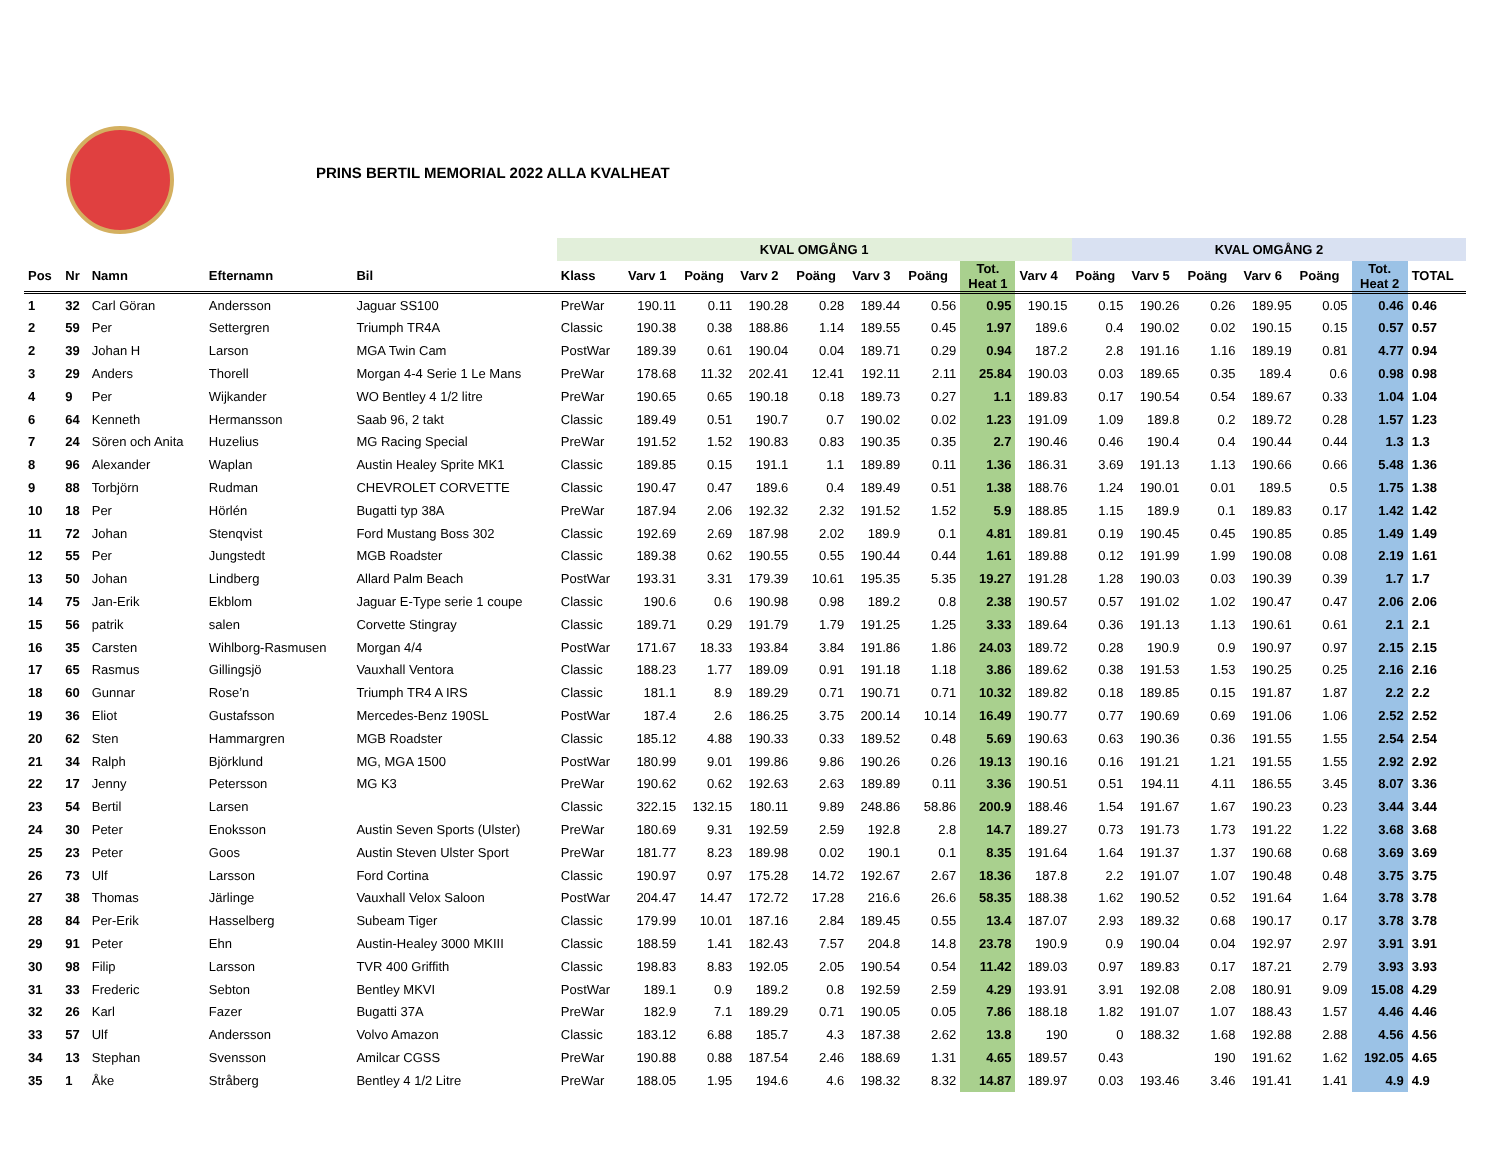PRINS BERTIL MEMORIAL 2022 ALLA KVALHEAT
| | | | | | KVAL OMGÅNG 1 | | | | | | | | | KVAL OMGÅNG 2 | | | | | | | |
| --- | --- | --- | --- | --- | --- | --- | --- | --- | --- | --- | --- | --- | --- | --- | --- | --- | --- | --- | --- | --- | --- |
| Pos | Nr | Namn | Efternamn | Bil | Klass | Varv 1 | Poäng | Varv 2 | Poäng | Varv 3 | Poäng | Tot. Heat 1 | Varv 4 | Poäng | Varv 5 | Poäng | Varv 6 | Poäng | Tot. Heat 2 | TOTAL | |
| 1 | 32 | Carl Göran | Andersson | Jaguar SS100 | PreWar | 190.11 | 0.11 | 190.28 | 0.28 | 189.44 | 0.56 | 0.95 | 190.15 | 0.15 | 190.26 | 0.26 | 189.95 | 0.05 | 0.46 | 0.46 | |
| 2 | 59 | Per | Settergren | Triumph TR4A | Classic | 190.38 | 0.38 | 188.86 | 1.14 | 189.55 | 0.45 | 1.97 | 189.6 | 0.4 | 190.02 | 0.02 | 190.15 | 0.15 | 0.57 | 0.57 | |
| 2 | 39 | Johan H | Larson | MGA Twin Cam | PostWar | 189.39 | 0.61 | 190.04 | 0.04 | 189.71 | 0.29 | 0.94 | 187.2 | 2.8 | 191.16 | 1.16 | 189.19 | 0.81 | 4.77 | 0.94 | |
| 3 | 29 | Anders | Thorell | Morgan 4-4 Serie 1 Le Mans | PreWar | 178.68 | 11.32 | 202.41 | 12.41 | 192.11 | 2.11 | 25.84 | 190.03 | 0.03 | 189.65 | 0.35 | 189.4 | 0.6 | 0.98 | 0.98 | |
| 4 | 9 | Per | Wijkander | WO Bentley 4 1/2 litre | PreWar | 190.65 | 0.65 | 190.18 | 0.18 | 189.73 | 0.27 | 1.1 | 189.83 | 0.17 | 190.54 | 0.54 | 189.67 | 0.33 | 1.04 | 1.04 | |
| 6 | 64 | Kenneth | Hermansson | Saab 96, 2 takt | Classic | 189.49 | 0.51 | 190.7 | 0.7 | 190.02 | 0.02 | 1.23 | 191.09 | 1.09 | 189.8 | 0.2 | 189.72 | 0.28 | 1.57 | 1.23 | |
| 7 | 24 | Sören och Anita | Huzelius | MG Racing Special | PreWar | 191.52 | 1.52 | 190.83 | 0.83 | 190.35 | 0.35 | 2.7 | 190.46 | 0.46 | 190.4 | 0.4 | 190.44 | 0.44 | 1.3 | 1.3 | |
| 8 | 96 | Alexander | Waplan | Austin Healey Sprite MK1 | Classic | 189.85 | 0.15 | 191.1 | 1.1 | 189.89 | 0.11 | 1.36 | 186.31 | 3.69 | 191.13 | 1.13 | 190.66 | 0.66 | 5.48 | 1.36 | |
| 9 | 88 | Torbjörn | Rudman | CHEVROLET CORVETTE | Classic | 190.47 | 0.47 | 189.6 | 0.4 | 189.49 | 0.51 | 1.38 | 188.76 | 1.24 | 190.01 | 0.01 | 189.5 | 0.5 | 1.75 | 1.38 | |
| 10 | 18 | Per | Hörlén | Bugatti typ 38A | PreWar | 187.94 | 2.06 | 192.32 | 2.32 | 191.52 | 1.52 | 5.9 | 188.85 | 1.15 | 189.9 | 0.1 | 189.83 | 0.17 | 1.42 | 1.42 | |
| 11 | 72 | Johan | Stenqvist | Ford Mustang Boss 302 | Classic | 192.69 | 2.69 | 187.98 | 2.02 | 189.9 | 0.1 | 4.81 | 189.81 | 0.19 | 190.45 | 0.45 | 190.85 | 0.85 | 1.49 | 1.49 | |
| 12 | 55 | Per | Jungstedt | MGB Roadster | Classic | 189.38 | 0.62 | 190.55 | 0.55 | 190.44 | 0.44 | 1.61 | 189.88 | 0.12 | 191.99 | 1.99 | 190.08 | 0.08 | 2.19 | 1.61 | |
| 13 | 50 | Johan | Lindberg | Allard Palm Beach | PostWar | 193.31 | 3.31 | 179.39 | 10.61 | 195.35 | 5.35 | 19.27 | 191.28 | 1.28 | 190.03 | 0.03 | 190.39 | 0.39 | 1.7 | 1.7 | |
| 14 | 75 | Jan-Erik | Ekblom | Jaguar E-Type serie 1 coupe | Classic | 190.6 | 0.6 | 190.98 | 0.98 | 189.2 | 0.8 | 2.38 | 190.57 | 0.57 | 191.02 | 1.02 | 190.47 | 0.47 | 2.06 | 2.06 | |
| 15 | 56 | patrik | salen | Corvette Stingray | Classic | 189.71 | 0.29 | 191.79 | 1.79 | 191.25 | 1.25 | 3.33 | 189.64 | 0.36 | 191.13 | 1.13 | 190.61 | 0.61 | 2.1 | 2.1 | |
| 16 | 35 | Carsten | Wihlborg-Rasmusen | Morgan 4/4 | PostWar | 171.67 | 18.33 | 193.84 | 3.84 | 191.86 | 1.86 | 24.03 | 189.72 | 0.28 | 190.9 | 0.9 | 190.97 | 0.97 | 2.15 | 2.15 | |
| 17 | 65 | Rasmus | Gillingsjö | Vauxhall Ventora | Classic | 188.23 | 1.77 | 189.09 | 0.91 | 191.18 | 1.18 | 3.86 | 189.62 | 0.38 | 191.53 | 1.53 | 190.25 | 0.25 | 2.16 | 2.16 | |
| 18 | 60 | Gunnar | Rose’n | Triumph TR4 A IRS | Classic | 181.1 | 8.9 | 189.29 | 0.71 | 190.71 | 0.71 | 10.32 | 189.82 | 0.18 | 189.85 | 0.15 | 191.87 | 1.87 | 2.2 | 2.2 | |
| 19 | 36 | Eliot | Gustafsson | Mercedes-Benz 190SL | PostWar | 187.4 | 2.6 | 186.25 | 3.75 | 200.14 | 10.14 | 16.49 | 190.77 | 0.77 | 190.69 | 0.69 | 191.06 | 1.06 | 2.52 | 2.52 | |
| 20 | 62 | Sten | Hammargren | MGB Roadster | Classic | 185.12 | 4.88 | 190.33 | 0.33 | 189.52 | 0.48 | 5.69 | 190.63 | 0.63 | 190.36 | 0.36 | 191.55 | 1.55 | 2.54 | 2.54 | |
| 21 | 34 | Ralph | Björklund | MG, MGA 1500 | PostWar | 180.99 | 9.01 | 199.86 | 9.86 | 190.26 | 0.26 | 19.13 | 190.16 | 0.16 | 191.21 | 1.21 | 191.55 | 1.55 | 2.92 | 2.92 | |
| 22 | 17 | Jenny | Petersson | MG K3 | PreWar | 190.62 | 0.62 | 192.63 | 2.63 | 189.89 | 0.11 | 3.36 | 190.51 | 0.51 | 194.11 | 4.11 | 186.55 | 3.45 | 8.07 | 3.36 | |
| 23 | 54 | Bertil | Larsen | | Classic | 322.15 | 132.15 | 180.11 | 9.89 | 248.86 | 58.86 | 200.9 | 188.46 | 1.54 | 191.67 | 1.67 | 190.23 | 0.23 | 3.44 | 3.44 | |
| 24 | 30 | Peter | Enoksson | Austin Seven Sports (Ulster) | PreWar | 180.69 | 9.31 | 192.59 | 2.59 | 192.8 | 2.8 | 14.7 | 189.27 | 0.73 | 191.73 | 1.73 | 191.22 | 1.22 | 3.68 | 3.68 | |
| 25 | 23 | Peter | Goos | Austin Steven Ulster Sport | PreWar | 181.77 | 8.23 | 189.98 | 0.02 | 190.1 | 0.1 | 8.35 | 191.64 | 1.64 | 191.37 | 1.37 | 190.68 | 0.68 | 3.69 | 3.69 | |
| 26 | 73 | Ulf | Larsson | Ford Cortina | Classic | 190.97 | 0.97 | 175.28 | 14.72 | 192.67 | 2.67 | 18.36 | 187.8 | 2.2 | 191.07 | 1.07 | 190.48 | 0.48 | 3.75 | 3.75 | |
| 27 | 38 | Thomas | Järlinge | Vauxhall Velox Saloon | PostWar | 204.47 | 14.47 | 172.72 | 17.28 | 216.6 | 26.6 | 58.35 | 188.38 | 1.62 | 190.52 | 0.52 | 191.64 | 1.64 | 3.78 | 3.78 | |
| 28 | 84 | Per-Erik | Hasselberg | Subeam Tiger | Classic | 179.99 | 10.01 | 187.16 | 2.84 | 189.45 | 0.55 | 13.4 | 187.07 | 2.93 | 189.32 | 0.68 | 190.17 | 0.17 | 3.78 | 3.78 | |
| 29 | 91 | Peter | Ehn | Austin-Healey 3000 MKIII | Classic | 188.59 | 1.41 | 182.43 | 7.57 | 204.8 | 14.8 | 23.78 | 190.9 | 0.9 | 190.04 | 0.04 | 192.97 | 2.97 | 3.91 | 3.91 | |
| 30 | 98 | Filip | Larsson | TVR 400 Griffith | Classic | 198.83 | 8.83 | 192.05 | 2.05 | 190.54 | 0.54 | 11.42 | 189.03 | 0.97 | 189.83 | 0.17 | 187.21 | 2.79 | 3.93 | 3.93 | |
| 31 | 33 | Frederic | Sebton | Bentley MKVI | PostWar | 189.1 | 0.9 | 189.2 | 0.8 | 192.59 | 2.59 | 4.29 | 193.91 | 3.91 | 192.08 | 2.08 | 180.91 | 9.09 | 15.08 | 4.29 | |
| 32 | 26 | Karl | Fazer | Bugatti 37A | PreWar | 182.9 | 7.1 | 189.29 | 0.71 | 190.05 | 0.05 | 7.86 | 188.18 | 1.82 | 191.07 | 1.07 | 188.43 | 1.57 | 4.46 | 4.46 | |
| 33 | 57 | Ulf | Andersson | Volvo Amazon | Classic | 183.12 | 6.88 | 185.7 | 4.3 | 187.38 | 2.62 | 13.8 | 190 | 0 | 188.32 | 1.68 | 192.88 | 2.88 | 4.56 | 4.56 | |
| 34 | 13 | Stephan | Svensson | Amilcar CGSS | PreWar | 190.88 | 0.88 | 187.54 | 2.46 | 188.69 | 1.31 | 4.65 | 189.57 | 0.43 | | 190 | 191.62 | 1.62 | 192.05 | 4.65 | |
| 35 | 1 | Åke | Stråberg | Bentley 4 1/2 Litre | PreWar | 188.05 | 1.95 | 194.6 | 4.6 | 198.32 | 8.32 | 14.87 | 189.97 | 0.03 | 193.46 | 3.46 | 191.41 | 1.41 | 4.9 | 4.9 | |